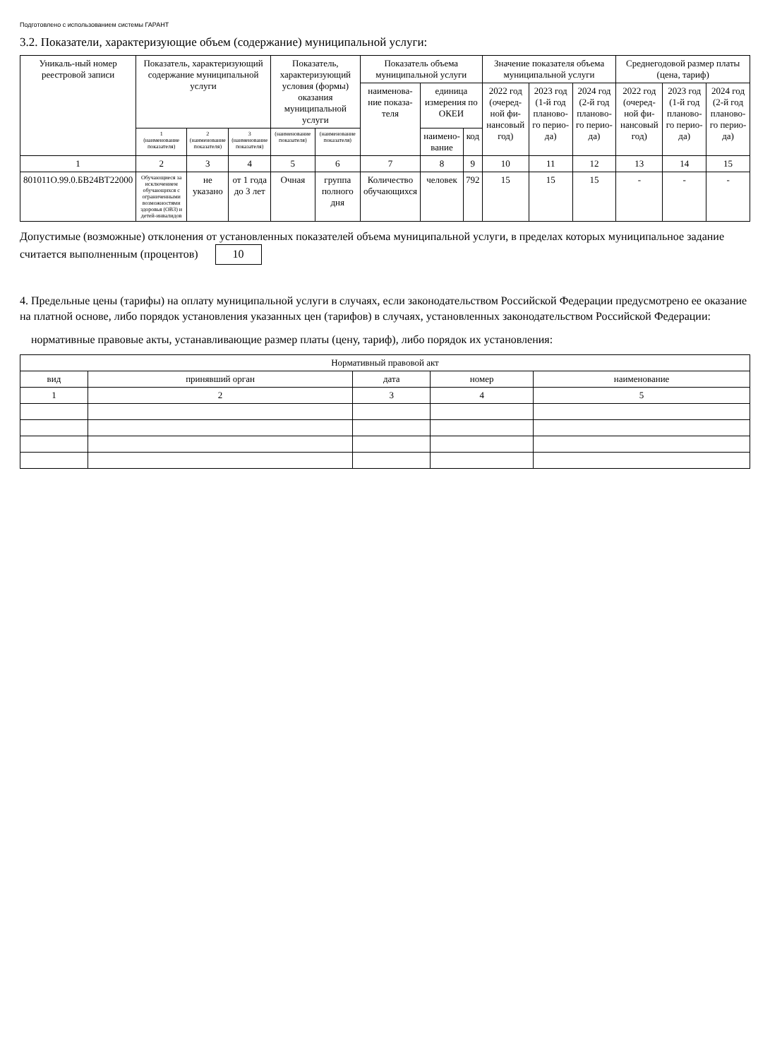Подготовлено с использованием системы ГАРАНТ
3.2. Показатели, характеризующие объем (содержание) муниципальной услуги:
| Уникаль-ный номер реестровой записи | Показатель, характеризующий содержание муниципальной услуги | | | Показатель, характеризующий условия (формы) оказания муниципальной услуги | | Показатель объема муниципальной услуги | | | Значение показателя объема муниципальной услуги | | | Среднегодовой размер платы (цена, тариф) | | |
| --- | --- | --- | --- | --- | --- | --- | --- | --- | --- | --- | --- | --- | --- | --- |
| | | | | | | наименова-ние показа-теля | единица измерения по ОКЕИ | | 2022 год (очеред-ной фи-нансовый год) | 2023 год (1-й год планово-го перио-да) | 2024 год (2-й год планово-го перио-да) | 2022 год (очеред-ной фи-нансовый год) | 2023 год (1-й год планово-го перио-да) | 2024 год (2-й год планово-го перио-да) |
| | 1 (наименование показателя) | 2 (наименование показателя) | 3 (наименование показателя) | (наименование показателя) | (наименование показателя) | | наимено-вание | код | | | | | | |
| 1 | 2 | 3 | 4 | 5 | 6 | 7 | 8 | 9 | 10 | 11 | 12 | 13 | 14 | 15 |
| 801011О.99.0.БВ24ВТ22000 | Обучающиеся за исключением обучающихся с ограниченными возможностями здоровья (ОВЗ) и детей-инвалидов | не указано | от 1 года до 3 лет | Очная | группа полного дня | Количество обучающихся | человек | 792 | 15 | 15 | 15 | - | - | - |
Допустимые (возможные) отклонения от установленных показателей объема муниципальной услуги, в пределах которых муниципальное задание считается выполненным (процентов) 10
4. Предельные цены (тарифы) на оплату муниципальной услуги в случаях, если законодательством Российской Федерации предусмотрено ее оказание на платной основе, либо порядок установления указанных цен (тарифов) в случаях, установленных законодательством Российской Федерации:
нормативные правовые акты, устанавливающие размер платы (цену, тариф), либо порядок их установления:
| Нормативный правовой акт | | | | |
| --- | --- | --- | --- | --- |
| вид | принявший орган | дата | номер | наименование |
| 1 | 2 | 3 | 4 | 5 |